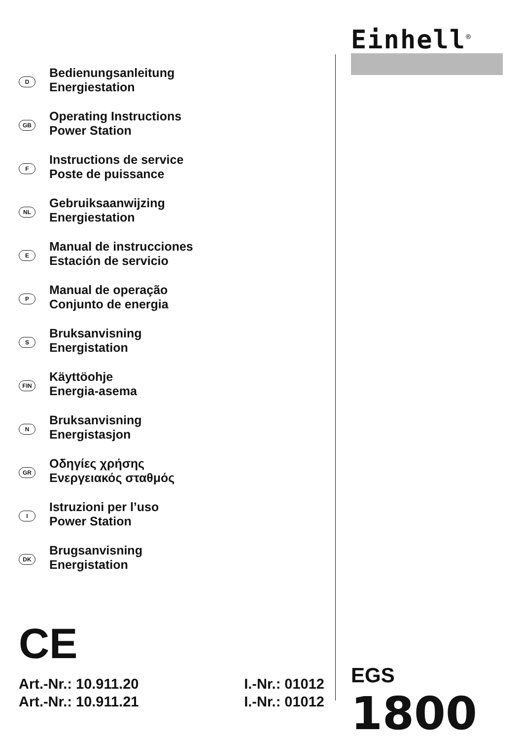Einhell<sup>®</sup>
D
Bedienungsanleitung
Energiestation
GB
Operating Instructions
Power Station
F
Instructions de service
Poste de puissance
NL
Gebruiksaanwijzing
Energiestation
E
Manual de instrucciones
Estación de servicio
P
Manual de operação
Conjunto de energia
S
Bruksanvisning
Energistation
FIN
Käyttöohje
Energia-asema
N
Bruksanvisning
Energistasjon
GR
Οδηγίες χρήσης
Ενεργειακός σταθμός
I
Istruzioni per l’uso
Power Station
DK
Brugsanvisning
Energistation
CE
Art.-Nr.: 10.911.20 I.-Nr.: 01012
Art.-Nr.: 10.911.21 I.-Nr.: 01012
EGS 1800